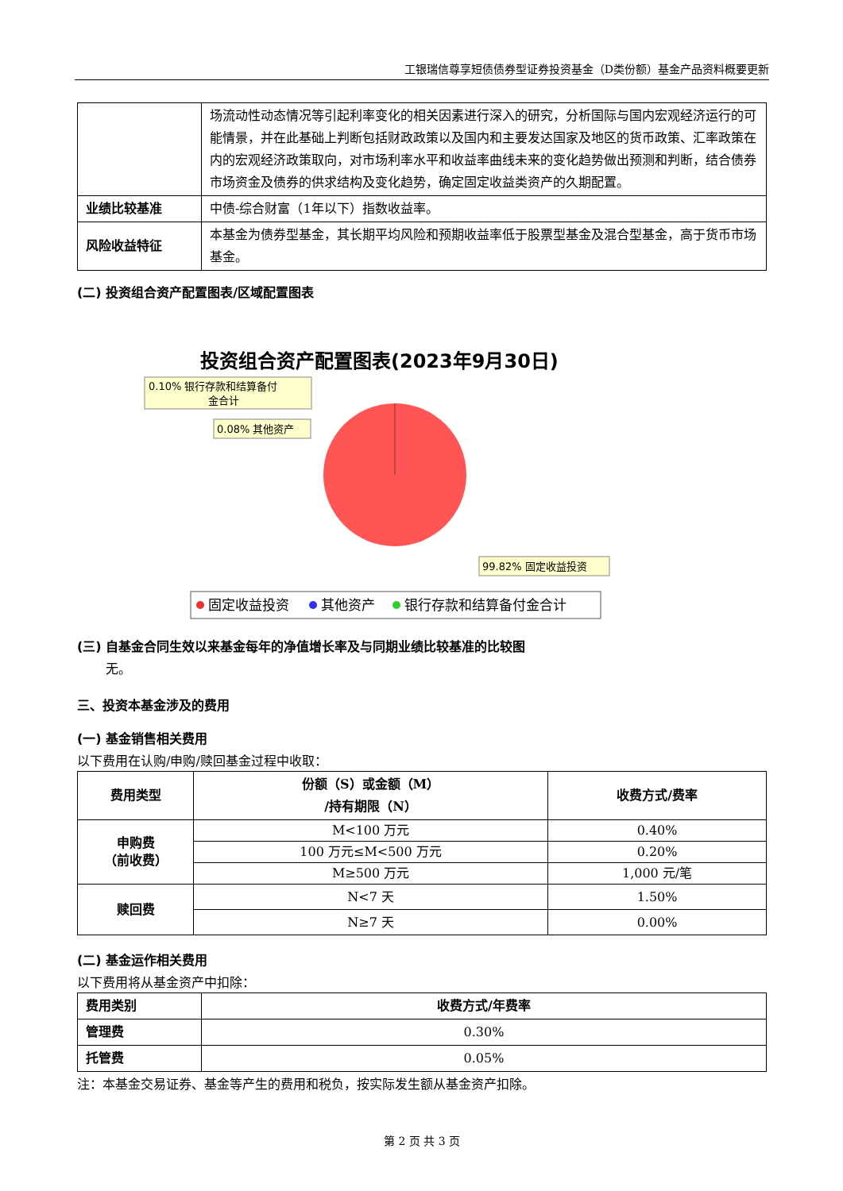工银瑞信尊享短债债券型证券投资基金（D类份额）基金产品资料概要更新
| | 场流动性动态情况等引起利率变化的相关因素进行深入的研究，分析国际与国内宏观经济运行的可能情景，并在此基础上判断包括财政政策以及国内和主要发达国家及地区的货币政策、汇率政策在内的宏观经济政策取向，对市场利率水平和收益率曲线未来的变化趋势做出预测和判断，结合债券市场资金及债券的供求结构及变化趋势，确定固定收益类资产的久期配置。 |
| 业绩比较基准 | 中债-综合财富（1年以下）指数收益率。 |
| 风险收益特征 | 本基金为债券型基金，其长期平均风险和预期收益率低于股票型基金及混合型基金，高于货币市场基金。 |
(二) 投资组合资产配置图表/区域配置图表
投资组合资产配置图表(2023年9月30日)
0.10% 银行存款和结算备付
金合计
0.08% 其他资产
99.82% 固定收益投资
固定收益投资
其他资产
银行存款和结算备付金合计
(三) 自基金合同生效以来基金每年的净值增长率及与同期业绩比较基准的比较图
无。
三、投资本基金涉及的费用
(一) 基金销售相关费用
以下费用在认购/申购/赎回基金过程中收取：
| 费用类型 | 份额（S）或金额（M） /持有期限（N） | 收费方式/费率 |
| --- | --- | --- |
| 申购费 （前收费） | M<100 万元 | 0.40% |
| | 100 万元≤M<500 万元 | 0.20% |
| | M≥500 万元 | 1,000 元/笔 |
| 赎回费 | N<7 天 | 1.50% |
| | N≥7 天 | 0.00% |
(二) 基金运作相关费用
以下费用将从基金资产中扣除：
| 费用类别 | 收费方式/年费率 |
| 管理费 | 0.30% |
| 托管费 | 0.05% |
注：本基金交易证券、基金等产生的费用和税负，按实际发生额从基金资产扣除。
第 2 页 共 3 页